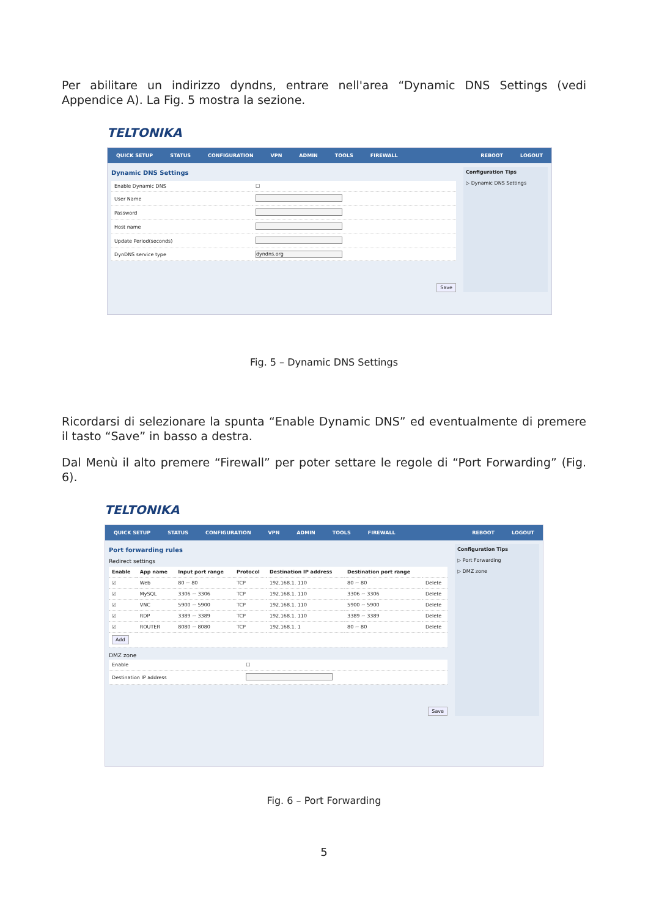Per abilitare un indirizzo dyndns, entrare nell'area “Dynamic DNS Settings (vedi Appendice A). La Fig. 5 mostra la sezione.
TELTONIKA
QUICK SETUP STATUS CONFIGURATION VPN ADMIN TOOLS FIREWALL REBOOT LOGOUT
Dynamic DNS Settings
| Enable Dynamic DNS | ☐ |
| User Name | |
| Password | |
| Host name | |
| Update Period(seconds) | |
| DynDNS service type | dyndns.org |
Save
Configuration Tips
▷ Dynamic DNS Settings
Fig. 5 – Dynamic DNS Settings
Ricordarsi di selezionare la spunta “Enable Dynamic DNS” ed eventualmente di premere il tasto “Save” in basso a destra.
Dal Menù il alto premere “Firewall” per poter settare le regole di “Port Forwarding” (Fig. 6).
TELTONIKA
QUICK SETUP STATUS CONFIGURATION VPN ADMIN TOOLS FIREWALL REBOOT LOGOUT
Port forwarding rules
Redirect settings
| Enable | App name | Input port range | Protocol | Destination IP address | Destination port range | |
| --- | --- | --- | --- | --- | --- | --- |
| ☑ | Web | 80 ~ 80 | TCP | 192.168.1. 110 | 80 ~ 80 | Delete |
| ☑ | MySQL | 3306 ~ 3306 | TCP | 192.168.1. 110 | 3306 ~ 3306 | Delete |
| ☑ | VNC | 5900 ~ 5900 | TCP | 192.168.1. 110 | 5900 ~ 5900 | Delete |
| ☑ | RDP | 3389 ~ 3389 | TCP | 192.168.1. 110 | 3389 ~ 3389 | Delete |
| ☑ | ROUTER | 8080 ~ 8080 | TCP | 192.168.1. 1 | 80 ~ 80 | Delete |
| Add | | | | | | |
DMZ zone
| Enable | ☐ |
| Destination IP address | |
Save
Configuration Tips
▷ Port Forwarding
▷ DMZ zone
Fig. 6 – Port Forwarding
5